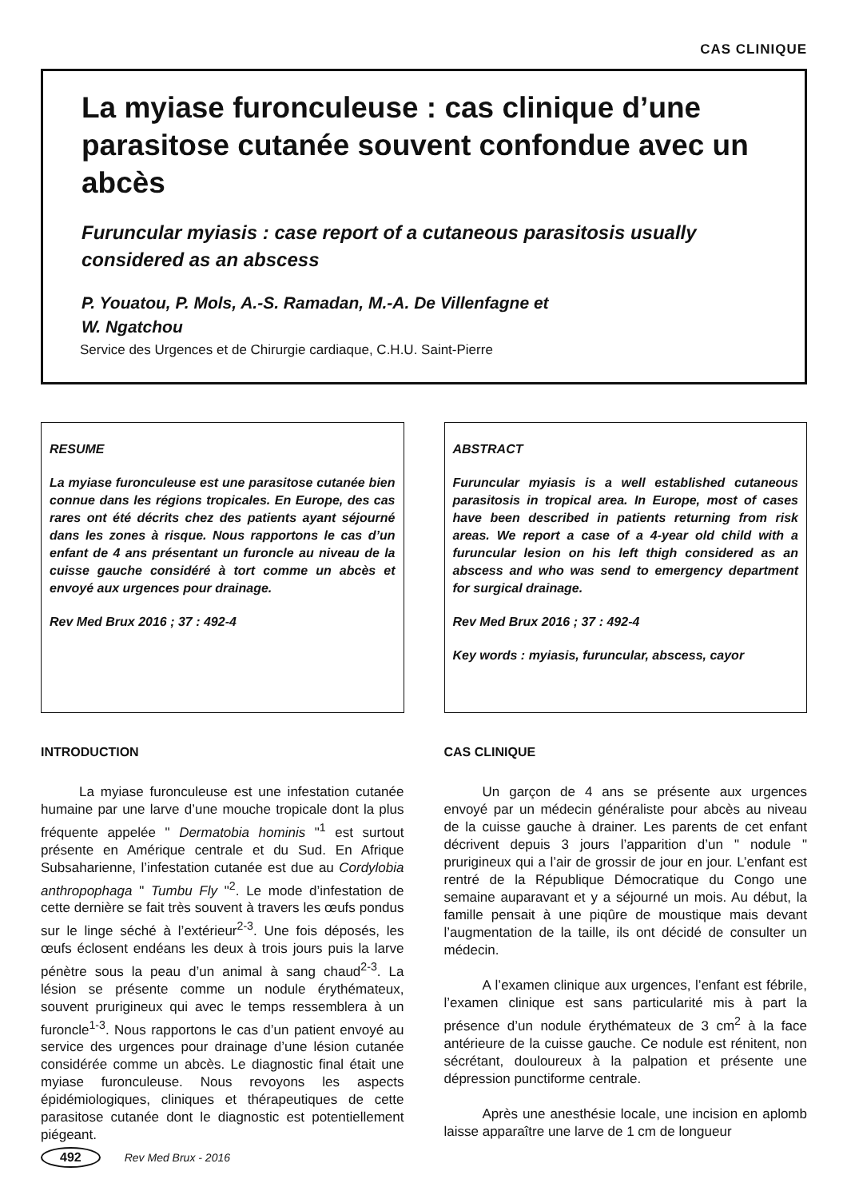CAS CLINIQUE
La myiase furonculeuse : cas clinique d’une parasitose cutanée souvent confondue avec un abcès
Furuncular myiasis : case report of a cutaneous parasitosis usually considered as an abscess
P. Youatou, P. Mols, A.-S. Ramadan, M.-A. De Villenfagne et
W. Ngatchou
Service des Urgences et de Chirurgie cardiaque, C.H.U. Saint-Pierre
RESUME
La myiase furonculeuse est une parasitose cutanée bien connue dans les régions tropicales. En Europe, des cas rares ont été décrits chez des patients ayant séjourné dans les zones à risque. Nous rapportons le cas d’un enfant de 4 ans présentant un furoncle au niveau de la cuisse gauche considéré à tort comme un abcès et envoyé aux urgences pour drainage.
Rev Med Brux 2016 ; 37 : 492-4
ABSTRACT
Furuncular myiasis is a well established cutaneous parasitosis in tropical area. In Europe, most of cases have been described in patients returning from risk areas. We report a case of a 4-year old child with a furuncular lesion on his left thigh considered as an abscess and who was send to emergency department for surgical drainage.
Rev Med Brux 2016 ; 37 : 492-4
Key words : myiasis, furuncular, abscess, cayor
INTRODUCTION
La myiase furonculeuse est une infestation cutanée humaine par une larve d’une mouche tropicale dont la plus fréquente appelée " Dermatobia hominis "<sup>1</sup> est surtout présente en Amérique centrale et du Sud. En Afrique Subsaharienne, l’infestation cutanée est due au Cordylobia anthropophaga " Tumbu Fly "<sup>2</sup>. Le mode d’infestation de cette dernière se fait très souvent à travers les œufs pondus sur le linge séché à l’extérieur<sup>2-3</sup>. Une fois déposés, les œufs éclosent endéans les deux à trois jours puis la larve pénètre sous la peau d’un animal à sang chaud<sup>2-3</sup>. La lésion se présente comme un nodule érythémateux, souvent prurigineux qui avec le temps ressemblera à un furoncle<sup>1-3</sup>. Nous rapportons le cas d’un patient envoyé au service des urgences pour drainage d’une lésion cutanée considérée comme un abcès. Le diagnostic final était une myiase furonculeuse. Nous revoyons les aspects épidémiologiques, cliniques et thérapeutiques de cette parasitose cutanée dont le diagnostic est potentiellement piégeant.
CAS CLINIQUE
Un garçon de 4 ans se présente aux urgences envoyé par un médecin généraliste pour abcès au niveau de la cuisse gauche à drainer. Les parents de cet enfant décrivent depuis 3 jours l’apparition d’un " nodule " prurigineux qui a l’air de grossir de jour en jour. L’enfant est rentré de la République Démocratique du Congo une semaine auparavant et y a séjourné un mois. Au début, la famille pensait à une piqûre de moustique mais devant l’augmentation de la taille, ils ont décidé de consulter un médecin.
A l’examen clinique aux urgences, l’enfant est fébrile, l’examen clinique est sans particularité mis à part la présence d’un nodule érythémateux de 3 cm<sup>2</sup> à la face antérieure de la cuisse gauche. Ce nodule est rénitent, non sécrétant, douloureux à la palpation et présente une dépression punctiforme centrale.
Après une anesthésie locale, une incision en aplomb laisse apparaître une larve de 1 cm de longueur
492 Rev Med Brux - 2016